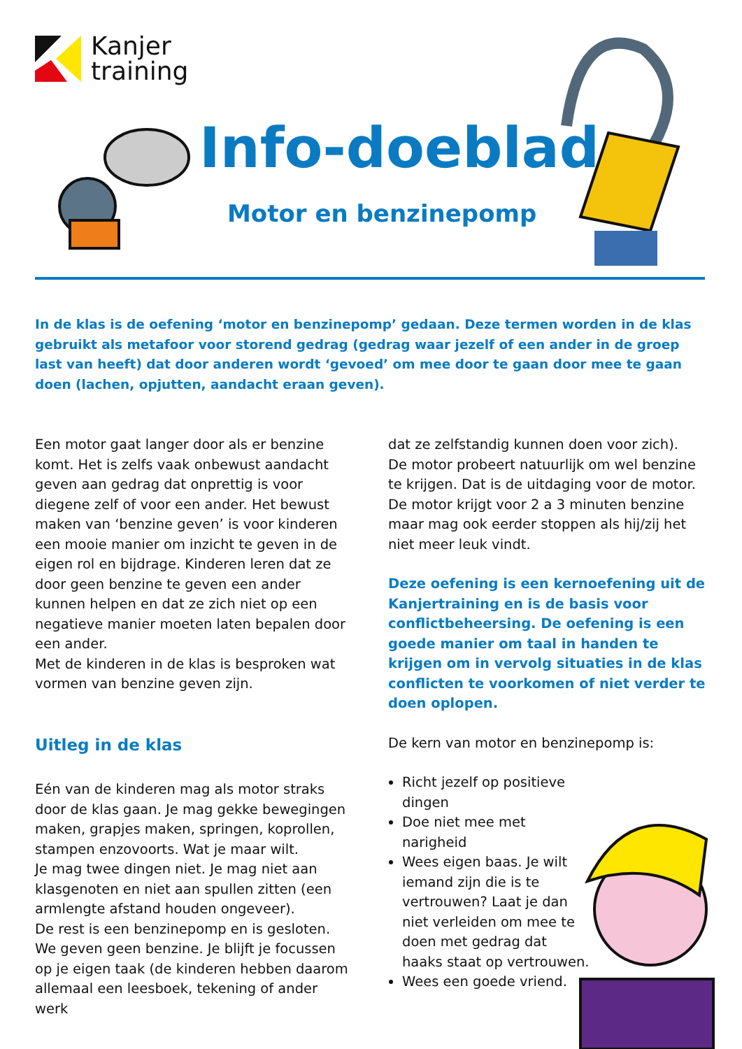Kanjer
training
Info-doeblad
Motor en benzinepomp
In de klas is de oefening ‘motor en benzinepomp’ gedaan. Deze termen worden in de klas gebruikt als metafoor voor storend gedrag (gedrag waar jezelf of een ander in de groep last van heeft) dat door anderen wordt ‘gevoed’ om mee door te gaan door mee te gaan doen (lachen, opjutten, aandacht eraan geven).
Een motor gaat langer door als er benzine komt. Het is zelfs vaak onbewust aandacht geven aan gedrag dat onprettig is voor diegene zelf of voor een ander. Het bewust maken van ‘benzine geven’ is voor kinderen een mooie manier om inzicht te geven in de eigen rol en bijdrage. Kinderen leren dat ze door geen benzine te geven een ander kunnen helpen en dat ze zich niet op een negatieve manier moeten laten bepalen door een ander.
Met de kinderen in de klas is besproken wat vormen van benzine geven zijn.
Uitleg in de klas
Eén van de kinderen mag als motor straks door de klas gaan. Je mag gekke bewegingen maken, grapjes maken, springen, koprollen, stampen enzovoorts. Wat je maar wilt.
Je mag twee dingen niet. Je mag niet aan klasgenoten en niet aan spullen zitten (een armlengte afstand houden ongeveer).
De rest is een benzinepomp en is gesloten. We geven geen benzine. Je blijft je focussen op je eigen taak (de kinderen hebben daarom allemaal een leesboek, tekening of ander werk
dat ze zelfstandig kunnen doen voor zich).
De motor probeert natuurlijk om wel benzine te krijgen. Dat is de uitdaging voor de motor. De motor krijgt voor 2 a 3 minuten benzine maar mag ook eerder stoppen als hij/zij het niet meer leuk vindt.
Deze oefening is een kernoefening uit de Kanjertraining en is de basis voor conflictbeheersing. De oefening is een goede manier om taal in handen te krijgen om in vervolg situaties in de klas conflicten te voorkomen of niet verder te doen oplopen.
De kern van motor en benzinepomp is:
Richt jezelf op positieve dingen
Doe niet mee met narigheid
Wees eigen baas. Je wilt iemand zijn die is te vertrouwen? Laat je dan niet verleiden om mee te doen met gedrag dat haaks staat op vertrouwen.
Wees een goede vriend.